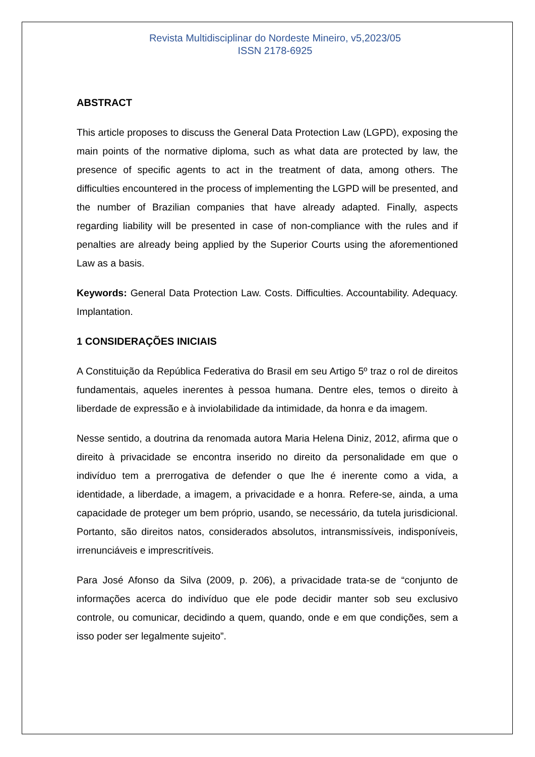Revista Multidisciplinar do Nordeste Mineiro, v5,2023/05
ISSN 2178-6925
ABSTRACT
This article proposes to discuss the General Data Protection Law (LGPD), exposing the main points of the normative diploma, such as what data are protected by law, the presence of specific agents to act in the treatment of data, among others. The difficulties encountered in the process of implementing the LGPD will be presented, and the number of Brazilian companies that have already adapted. Finally, aspects regarding liability will be presented in case of non-compliance with the rules and if penalties are already being applied by the Superior Courts using the aforementioned Law as a basis.
Keywords: General Data Protection Law. Costs. Difficulties. Accountability. Adequacy. Implantation.
1 CONSIDERAÇÕES INICIAIS
A Constituição da República Federativa do Brasil em seu Artigo 5º traz o rol de direitos fundamentais, aqueles inerentes à pessoa humana. Dentre eles, temos o direito à liberdade de expressão e à inviolabilidade da intimidade, da honra e da imagem.
Nesse sentido, a doutrina da renomada autora Maria Helena Diniz, 2012, afirma que o direito à privacidade se encontra inserido no direito da personalidade em que o indivíduo tem a prerrogativa de defender o que lhe é inerente como a vida, a identidade, a liberdade, a imagem, a privacidade e a honra. Refere-se, ainda, a uma capacidade de proteger um bem próprio, usando, se necessário, da tutela jurisdicional. Portanto, são direitos natos, considerados absolutos, intransmissíveis, indisponíveis, irrenunciáveis e imprescritíveis.
Para José Afonso da Silva (2009, p. 206), a privacidade trata-se de “conjunto de informações acerca do indivíduo que ele pode decidir manter sob seu exclusivo controle, ou comunicar, decidindo a quem, quando, onde e em que condições, sem a isso poder ser legalmente sujeito”.